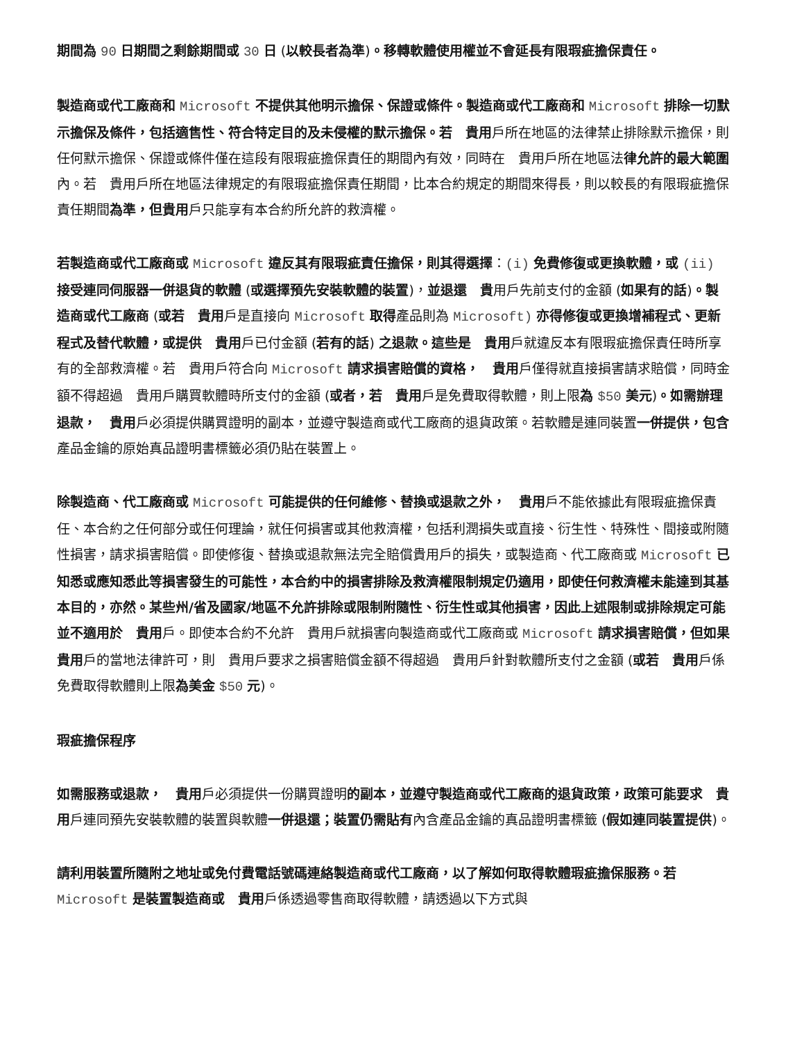期間為 90 日期間之剩餘期間或 30 日 (以較長者為準)。移轉軟體使用權並不會延長有限瑕疵擔保責任。
製造商或代工廠商和 Microsoft 不提供其他明示擔保、保證或條件。製造商或代工廠商和 Microsoft 排除一切默示擔保及條件，包括適售性、符合特定目的及未侵權的默示擔保。若　貴用戶所在地區的法律禁止排除默示擔保，則任何默示擔保、保證或條件僅在這段有限瑕疵擔保責任的期間內有效，同時在　貴用戶所在地區法律允許的最大範圍內。若　貴用戶所在地區法律規定的有限瑕疵擔保責任期間，比本合約規定的期間來得長，則以較長的有限瑕疵擔保責任期間為準，但貴用戶只能享有本合約所允許的救濟權。
若製造商或代工廠商或 Microsoft 違反其有限瑕疵責任擔保，則其得選擇：(i) 免費修復或更換軟體，或 (ii) 接受連同伺服器一併退貨的軟體 (或選擇預先安裝軟體的裝置)，並退還　貴用戶先前支付的金額 (如果有的話)。製造商或代工廠商 (或若　貴用戶是直接向 Microsoft 取得產品則為 Microsoft) 亦得修復或更換增補程式、更新程式及替代軟體，或提供　貴用戶已付金額 (若有的話) 之退款。這些是　貴用戶就違反本有限瑕疵擔保責任時所享有的全部救濟權。若　貴用戶符合向 Microsoft 請求損害賠償的資格，　貴用戶僅得就直接損害請求賠償，同時金額不得超過　貴用戶購買軟體時所支付的金額 (或者，若　貴用戶是免費取得軟體，則上限為 $50 美元)。如需辦理退款，　貴用戶必須提供購買證明的副本，並遵守製造商或代工廠商的退貨政策。若軟體是連同裝置一併提供，包含產品金鑰的原始真品證明書標籤必須仍貼在裝置上。
除製造商、代工廠商或 Microsoft 可能提供的任何維修、替換或退款之外，　貴用戶不能依據此有限瑕疵擔保責任、本合約之任何部分或任何理論，就任何損害或其他救濟權，包括利潤損失或直接、衍生性、特殊性、間接或附隨性損害，請求損害賠償。即使修復、替換或退款無法完全賠償貴用戶的損失，或製造商、代工廠商或 Microsoft 已知悉或應知悉此等損害發生的可能性，本合約中的損害排除及救濟權限制規定仍適用，即使任何救濟權未能達到其基本目的，亦然。某些州/省及國家/地區不允許排除或限制附隨性、衍生性或其他損害，因此上述限制或排除規定可能並不適用於　貴用戶。即使本合約不允許　貴用戶就損害向製造商或代工廠商或 Microsoft 請求損害賠償，但如果　貴用戶的當地法律許可，則　貴用戶要求之損害賠償金額不得超過　貴用戶針對軟體所支付之金額 (或若　貴用戶係免費取得軟體則上限為美金 $50 元)。
瑕疵擔保程序
如需服務或退款，　貴用戶必須提供一份購買證明的副本，並遵守製造商或代工廠商的退貨政策，政策可能要求　貴用戶連同預先安裝軟體的裝置與軟體一併退還；裝置仍需貼有內含產品金鑰的真品證明書標籤 (假如連同裝置提供)。
請利用裝置所隨附之地址或免付費電話號碼連絡製造商或代工廠商，以了解如何取得軟體瑕疵擔保服務。若 Microsoft 是裝置製造商或　貴用戶係透過零售商取得軟體，請透過以下方式與